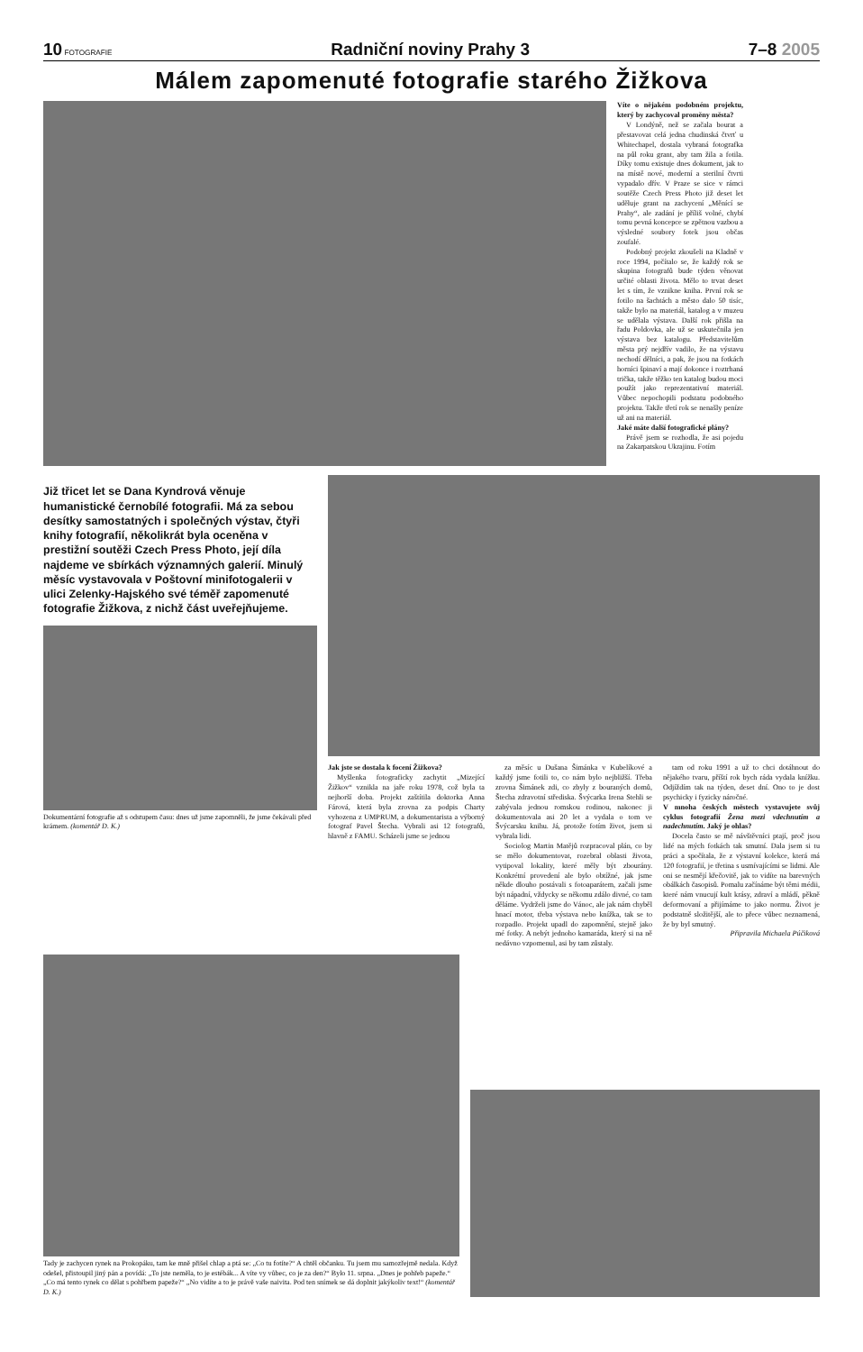10 FOTOGRAFIE Radniční noviny Prahy 3 7–8 2005
Málem zapomenuté fotografie starého Žižkova
Víte o nějakém podobném projektu, který by zachycoval proměny města?
V Londýně, než se začala bourat a přestavovat celá jedna chudinská čtvrť u Whitechapel, dostala vybraná fotografka na půl roku grant, aby tam žila a fotila. Díky tomu existuje dnes dokument, jak to na místě nové, moderní a sterilní čtvrti vypadalo dřív. V Praze se sice v rámci soutěže Czech Press Photo již deset let uděluje grant na zachycení „Měnící se Prahy“, ale zadání je příliš volné, chybí tomu pevná koncepce se zpětnou vazbou a výsledné soubory fotek jsou občas zoufalé.
Podobný projekt zkoušeli na Kladně v roce 1994, počítalo se, že každý rok se skupina fotografů bude týden věnovat určité oblasti života. Mělo to trvat deset let s tím, že vznikne kniha. První rok se fotilo na šachtách a město dalo 50 tisíc, takže bylo na materiál, katalog a v muzeu se udělala výstava. Další rok přišla na řadu Poldovka, ale už se uskutečnila jen výstava bez katalogu. Představitelům města prý nejdřív vadilo, že na výstavu nechodí dělníci, a pak, že jsou na fotkách horníci špinaví a mají dokonce i roztrhaná trička, takže těžko ten katalog budou moci použít jako reprezentativní materiál. Vůbec nepochopili podstatu podobného projektu. Takže třetí rok se nenašly peníze už ani na materiál.
Jaké máte další fotografické plány?
Právě jsem se rozhodla, že asi pojedu na Zakarpatskou Ukrajinu. Fotím
Již třicet let se Dana Kyndrová věnuje humanistické černobílé fotografii. Má za sebou desítky samostatných i společných výstav, čtyři knihy fotografií, několikrát byla oceněna v prestižní soutěži Czech Press Photo, její díla najdeme ve sbírkách významných galerií. Minulý měsíc vystavovala v Poštovní minifotogalerii v ulici Zelenky-Hajského své téměř zapomenuté fotografie Žižkova, z nichž část uveřejňujeme.
Dokumentární fotografie až s odstupem času: dnes už jsme zapomněli, že jsme čekávali před krámem. (komentář D. K.)
Jak jste se dostala k focení Žižkova?
Myšlenka fotograficky zachytit „Mizející Žižkov“ vznikla na jaře roku 1978, což byla ta nejhorší doba. Projekt zaštítila doktorka Anna Fárová, která byla zrovna za podpis Charty vyhozena z UMPRUM, a dokumentarista a výborný fotograf Pavel Štecha. Vybrali asi 12 fotografů, hlavně z FAMU. Scházeli jsme se jednou
za měsíc u Dušana Šimánka v Kubelíkové a každý jsme fotili to, co nám bylo nejbližší. Třeba zrovna Šimánek zdi, co zbyly z bouraných domů, Štecha zdravotní střediska. Švýcarka Irena Stehli se zabývala jednou romskou rodinou, nakonec ji dokumentovala asi 20 let a vydala o tom ve Švýcarsku knihu. Já, protože fotím život, jsem si vybrala lidi.
Sociolog Martin Matějů rozpracoval plán, co by se mělo dokumentovat, rozebral oblasti života, vytipoval lokality, které měly být zbourány. Konkrétní provedení ale bylo obtížné, jak jsme někde dlouho postávali s fotoaparátem, začali jsme být nápadní, vždycky se někomu zdálo divné, co tam děláme. Vydrželi jsme do Vánoc, ale jak nám chyběl hnací motor, třeba výstava nebo knížka, tak se to rozpadlo. Projekt upadl do zapomnění, stejně jako mé fotky. A nebýt jednoho kamaráda, který si na ně nedávno vzpomenul, asi by tam zůstaly.
tam od roku 1991 a už to chci dotáhnout do nějakého tvaru, příští rok bych ráda vydala knížku. Odjíždím tak na týden, deset dní. Ono to je dost psychicky i fyzicky náročné.
V mnoha českých městech vystavujete svůj cyklus fotografií Žena mezi vdechnutím a nadechnutím. Jaký je ohlas?
Docela často se mě návštěvníci ptají, proč jsou lidé na mých fotkách tak smutní. Dala jsem si tu práci a spočítala, že z výstavní kolekce, která má 120 fotografií, je třetina s usmívajícími se lidmi. Ale oni se nesmějí křečovitě, jak to vidíte na barevných obálkách časopisů. Pomalu začínáme být těmi médii, které nám vnucují kult krásy, zdraví a mládí, pěkně deformovaní a přijímáme to jako normu. Život je podstatně složitější, ale to přece vůbec neznamená, že by byl smutný.
Připravila Michaela Púčiková
Tady je zachycen rynek na Prokopáku, tam ke mně přišel chlap a ptá se: „Co tu fotíte?“ A chtěl občanku. Tu jsem mu samozřejmě nedala. Když odešel, přistoupil jiný pán a povídá: „To jste neměla, to je estébák... A víte vy vůbec, co je za den?“ Bylo 11. srpna. „Dnes je pohřeb papeže.“ „Co má tento rynek co dělat s pohřbem papeže?“ „No vidíte a to je právě vaše naivita. Pod ten snímek se dá doplnit jakýkoliv text!“ (komentář D. K.)